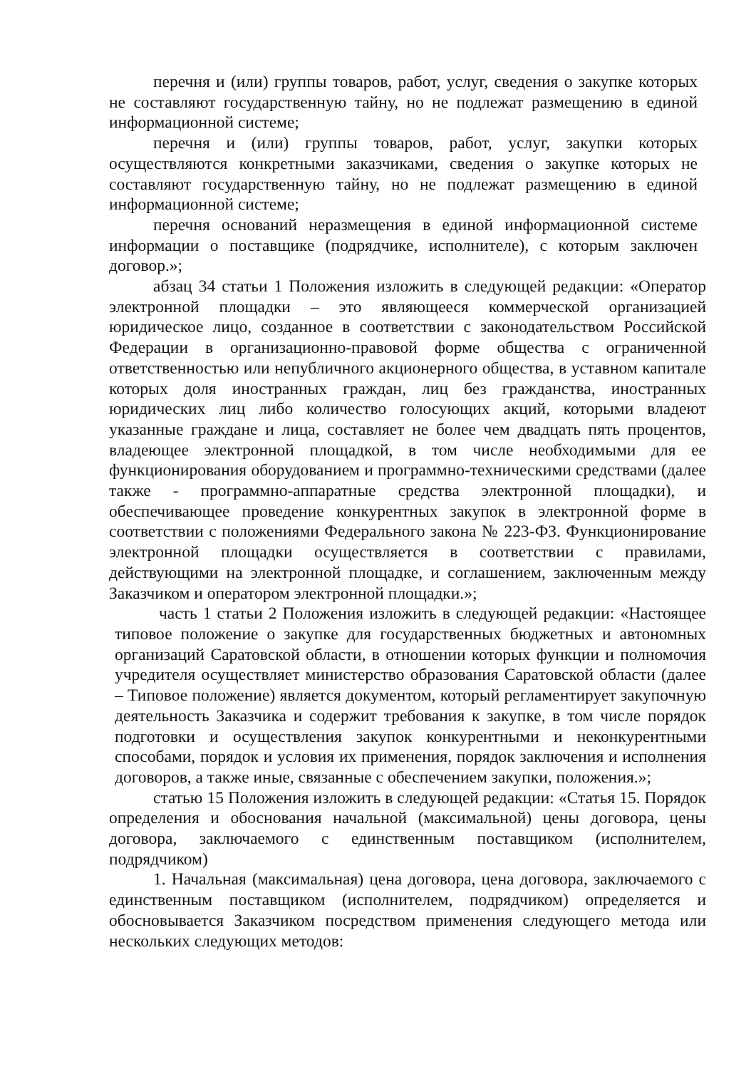перечня и (или) группы товаров, работ, услуг, сведения о закупке которых не составляют государственную тайну, но не подлежат размещению в единой информационной системе;
перечня и (или) группы товаров, работ, услуг, закупки которых осуществляются конкретными заказчиками, сведения о закупке которых не составляют государственную тайну, но не подлежат размещению в единой информационной системе;
перечня оснований неразмещения в единой информационной системе информации о поставщике (подрядчике, исполнителе), с которым заключен договор.»;
абзац 34 статьи 1 Положения изложить в следующей редакции: «Оператор электронной площадки – это являющееся коммерческой организацией юридическое лицо, созданное в соответствии с законодательством Российской Федерации в организационно-правовой форме общества с ограниченной ответственностью или непубличного акционерного общества, в уставном капитале которых доля иностранных граждан, лиц без гражданства, иностранных юридических лиц либо количество голосующих акций, которыми владеют указанные граждане и лица, составляет не более чем двадцать пять процентов, владеющее электронной площадкой, в том числе необходимыми для ее функционирования оборудованием и программно-техническими средствами (далее также - программно-аппаратные средства электронной площадки), и обеспечивающее проведение конкурентных закупок в электронной форме в соответствии с положениями Федерального закона № 223-ФЗ. Функционирование электронной площадки осуществляется в соответствии с правилами, действующими на электронной площадке, и соглашением, заключенным между Заказчиком и оператором электронной площадки.»;
часть 1 статьи 2 Положения изложить в следующей редакции: «Настоящее типовое положение о закупке для государственных бюджетных и автономных организаций Саратовской области, в отношении которых функции и полномочия учредителя осуществляет министерство образования Саратовской области (далее – Типовое положение) является документом, который регламентирует закупочную деятельность Заказчика и содержит требования к закупке, в том числе порядок подготовки и осуществления закупок конкурентными и неконкурентными способами, порядок и условия их применения, порядок заключения и исполнения договоров, а также иные, связанные с обеспечением закупки, положения.»;
статью 15 Положения изложить в следующей редакции: «Статья 15. Порядок определения и обоснования начальной (максимальной) цены договора, цены договора, заключаемого с единственным поставщиком (исполнителем, подрядчиком)
1. Начальная (максимальная) цена договора, цена договора, заключаемого с единственным поставщиком (исполнителем, подрядчиком) определяется и обосновывается Заказчиком посредством применения следующего метода или нескольких следующих методов: